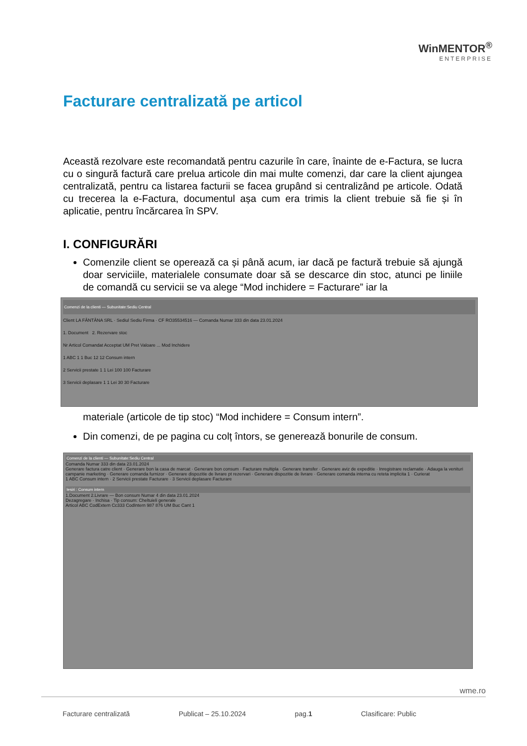WinMENTOR<sup>®</sup>
ENTERPRISE
Facturare centralizată pe articol
Această rezolvare este recomandată pentru cazurile în care, înainte de e-Factura, se lucra cu o singură factură care prelua articole din mai multe comenzi, dar care la client ajungea centralizată, pentru ca listarea facturii se facea grupând si centralizând pe articole. Odată cu trecerea la e-Factura, documentul așa cum era trimis la client trebuie să fie și în aplicatie, pentru încărcarea în SPV.
I. CONFIGURĂRI
Comenzile client se operează ca și până acum, iar dacă pe factură trebuie să ajungă doar serviciile, materialele consumate doar să se descarce din stoc, atunci pe liniile de comandă cu servicii se va alege “Mod inchidere = Facturare” iar la
Comenzi de la clienti — Subunitate:Sediu Central
Client LA FÂNTÂNA SRL · Sediul Sediu Firma · CF RO35534516 — Comanda Numar 333 din data 23.01.2024
1. Document 2. Rezervare stoc
Nr Articol Comandat Acceptat UM Pret Valoare ... Mod Inchidere
1 ABC 1 1 Buc 12 12 Consum intern
2 Servicii prestate 1 1 Lei 100 100 Facturare
3 Servicii deplasare 1 1 Lei 30 30 Facturare
materiale (articole de tip stoc) “Mod inchidere = Consum intern”.
Din comenzi, de pe pagina cu colț întors, se generează bonurile de consum.
Comenzi de la clienti — Subunitate:Sediu Central
Comanda Numar 333 din data 23.01.2024
Generare factura catre client · Generare bon la casa de marcat · Generare bon consum · Facturare multipla · Generare transfer · Generare aviz de expeditie · Inregistrare reclamatie · Adauga la venituri campanie marketing · Generare comanda furnizor · Generare dispozitie de livrare pt rezervari · Generare dispozitie de livrare · Generare comanda interna cu reteta implicita 1 · Curierat
1 ABC Consum intern · 2 Servicii prestate Facturare · 3 Servicii deplasare Facturare
Iesiri : Consum intern
1.Document 2.Livrare — Bon consum Numar 4 din data 23.01.2024
Dezagregare · Inchisa · Tip consum: Cheltuieli generale
Articol ABC CodExtern Cc333 CodIntern 987 876 UM Buc Cant 1
wme.ro
Facturare centralizată Publicat – 25.10.2024 pag.1 Clasificare: Public